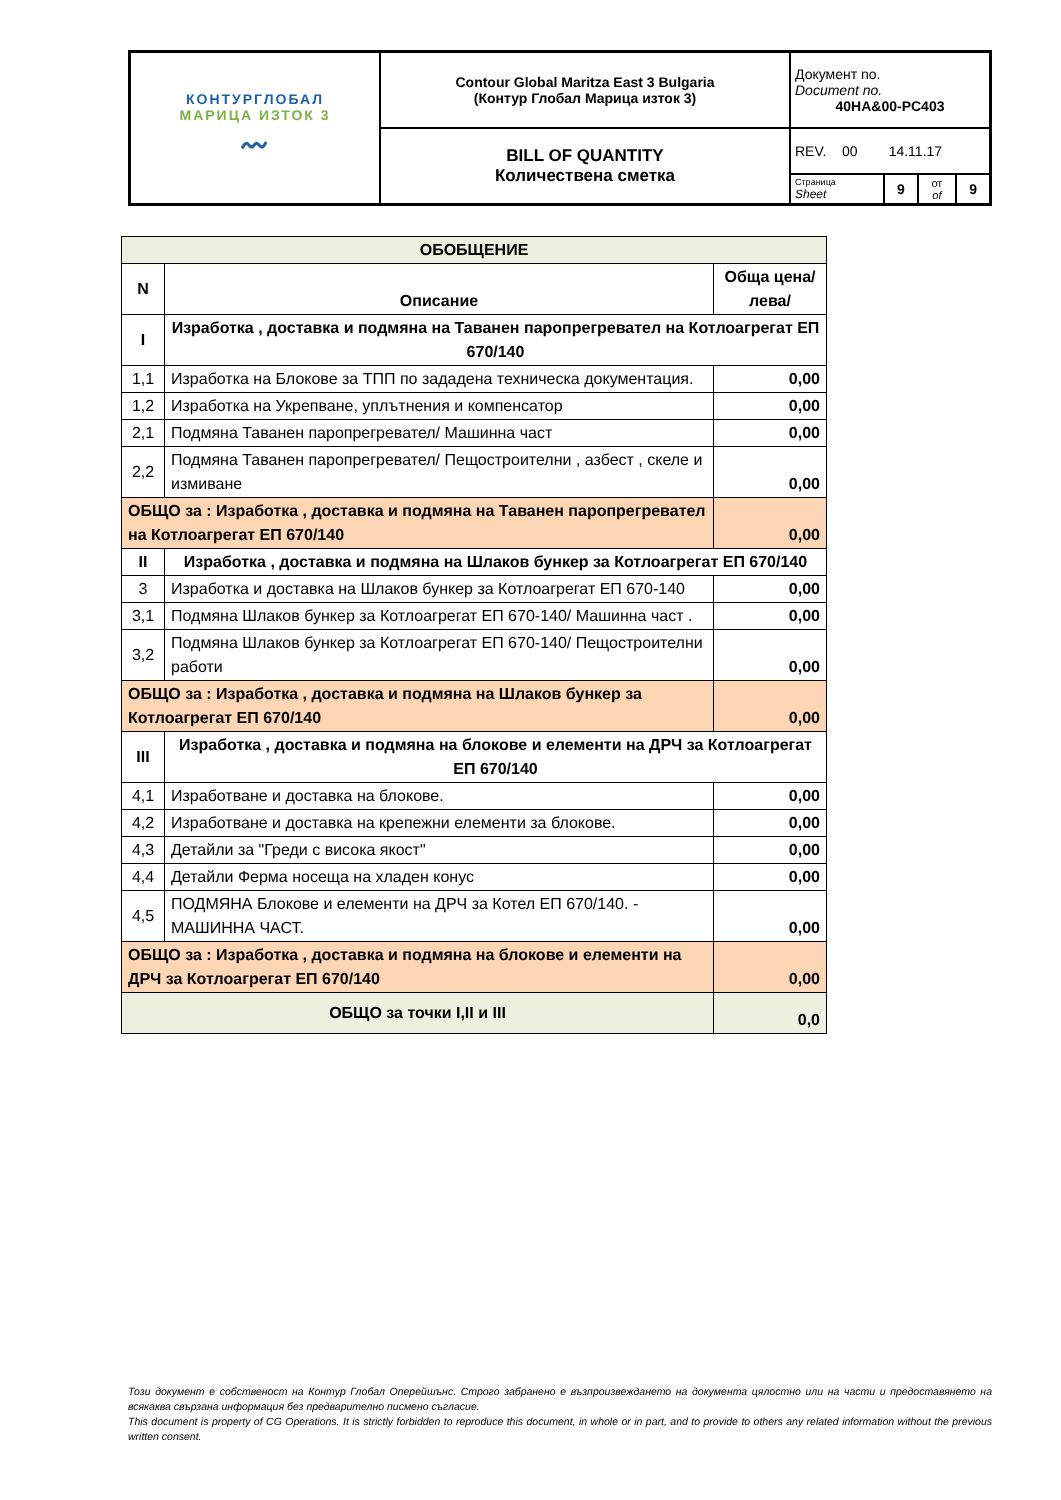| КОНТУРГЛОБАЛ МАРИЦА ИЗТОК 3 〰 | Contour Global Maritza East 3 Bulgaria (Контур Глобал Марица изток 3) | Документ no. Document no. 40HA&00-PC403 | | | |
| | BILL OF QUANTITY Количествена сметка | REV. 00 14.11.17 | | | |
| | | Страница Sheet | 9 | от of | 9 |
| ОБОБЩЕНИЕ | | |
| --- | --- | --- |
| N | Описание | Обща цена/лева/ |
| I | Изработка , доставка и подмяна на Таванен паропрегревател на Котлоагрегат ЕП 670/140 | |
| 1,1 | Изработка на Блокове за ТПП по зададена техническа документация. | 0,00 |
| 1,2 | Изработка на Укрепване, уплътнения и компенсатор | 0,00 |
| 2,1 | Подмяна Таванен паропрегревател/ Машинна част | 0,00 |
| 2,2 | Подмяна Таванен паропрегревател/ Пещостроителни , азбест , скеле и измиване | 0,00 |
| ОБЩО за : Изработка , доставка и подмяна на Таванен паропрегревател на Котлоагрегат ЕП 670/140 | | 0,00 |
| II | Изработка , доставка и подмяна на Шлаков бункер за Котлоагрегат ЕП 670/140 | |
| 3 | Изработка и доставка на Шлаков бункер за Котлоагрегат ЕП 670-140 | 0,00 |
| 3,1 | Подмяна Шлаков бункер за Котлоагрегат ЕП 670-140/ Машинна част . | 0,00 |
| 3,2 | Подмяна Шлаков бункер за Котлоагрегат ЕП 670-140/ Пещостроителни работи | 0,00 |
| ОБЩО за : Изработка , доставка и подмяна на Шлаков бункер за Котлоагрегат ЕП 670/140 | | 0,00 |
| III | Изработка , доставка и подмяна на блокове и елементи на ДРЧ за Котлоагрегат ЕП 670/140 | |
| 4,1 | Изработване и доставка на блокове. | 0,00 |
| 4,2 | Изработване и доставка на крепежни елементи за блокове. | 0,00 |
| 4,3 | Детайли за "Греди с висока якост" | 0,00 |
| 4,4 | Детайли Ферма носеща на хладен конус | 0,00 |
| 4,5 | ПОДМЯНА Блокове и елементи на ДРЧ за Котел ЕП 670/140. - МАШИННА ЧАСТ. | 0,00 |
| ОБЩО за : Изработка , доставка и подмяна на блокове и елементи на ДРЧ за Котлоагрегат ЕП 670/140 | | 0,00 |
| ОБЩО за точки I,II и III | | 0,0 |
Този документ е собственост на Контур Глобал Оперейшънс. Строго забранено е възпроизвеждането на документа цялостно или на части и предоставянето на всякаква свързана информация без предварително писмено съгласие.
This document is property of CG Operations. It is strictly forbidden to reproduce this document, in whole or in part, and to provide to others any related information without the previous written consent.